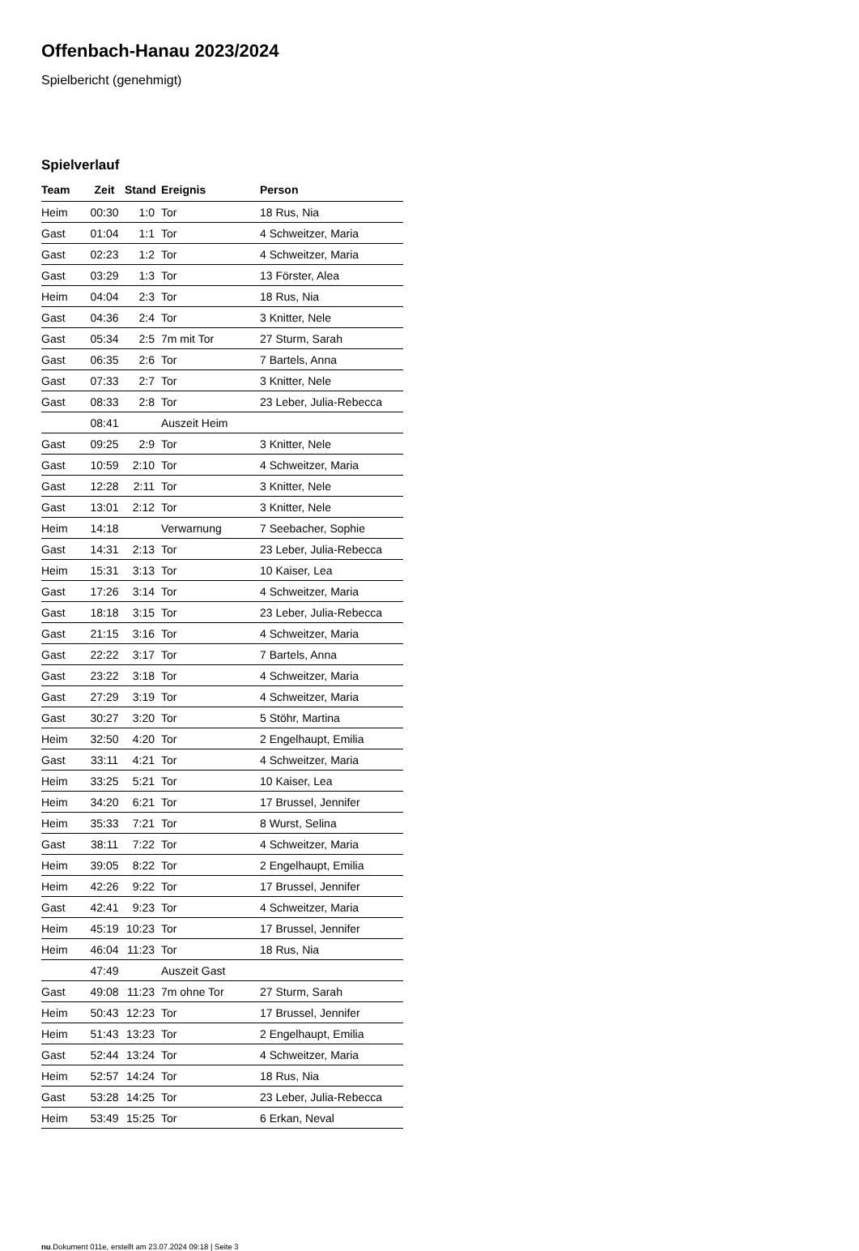Offenbach-Hanau 2023/2024
Spielbericht (genehmigt)
Spielverlauf
| Team | Zeit | Stand | Ereignis | Person |
| --- | --- | --- | --- | --- |
| Heim | 00:30 | 1:0 | Tor | 18 Rus, Nia |
| Gast | 01:04 | 1:1 | Tor | 4 Schweitzer, Maria |
| Gast | 02:23 | 1:2 | Tor | 4 Schweitzer, Maria |
| Gast | 03:29 | 1:3 | Tor | 13 Förster, Alea |
| Heim | 04:04 | 2:3 | Tor | 18 Rus, Nia |
| Gast | 04:36 | 2:4 | Tor | 3 Knitter, Nele |
| Gast | 05:34 | 2:5 | 7m mit Tor | 27 Sturm, Sarah |
| Gast | 06:35 | 2:6 | Tor | 7 Bartels, Anna |
| Gast | 07:33 | 2:7 | Tor | 3 Knitter, Nele |
| Gast | 08:33 | 2:8 | Tor | 23 Leber, Julia-Rebecca |
| | 08:41 | | Auszeit Heim | |
| Gast | 09:25 | 2:9 | Tor | 3 Knitter, Nele |
| Gast | 10:59 | 2:10 | Tor | 4 Schweitzer, Maria |
| Gast | 12:28 | 2:11 | Tor | 3 Knitter, Nele |
| Gast | 13:01 | 2:12 | Tor | 3 Knitter, Nele |
| Heim | 14:18 | | Verwarnung | 7 Seebacher, Sophie |
| Gast | 14:31 | 2:13 | Tor | 23 Leber, Julia-Rebecca |
| Heim | 15:31 | 3:13 | Tor | 10 Kaiser, Lea |
| Gast | 17:26 | 3:14 | Tor | 4 Schweitzer, Maria |
| Gast | 18:18 | 3:15 | Tor | 23 Leber, Julia-Rebecca |
| Gast | 21:15 | 3:16 | Tor | 4 Schweitzer, Maria |
| Gast | 22:22 | 3:17 | Tor | 7 Bartels, Anna |
| Gast | 23:22 | 3:18 | Tor | 4 Schweitzer, Maria |
| Gast | 27:29 | 3:19 | Tor | 4 Schweitzer, Maria |
| Gast | 30:27 | 3:20 | Tor | 5 Stöhr, Martina |
| Heim | 32:50 | 4:20 | Tor | 2 Engelhaupt, Emilia |
| Gast | 33:11 | 4:21 | Tor | 4 Schweitzer, Maria |
| Heim | 33:25 | 5:21 | Tor | 10 Kaiser, Lea |
| Heim | 34:20 | 6:21 | Tor | 17 Brussel, Jennifer |
| Heim | 35:33 | 7:21 | Tor | 8 Wurst, Selina |
| Gast | 38:11 | 7:22 | Tor | 4 Schweitzer, Maria |
| Heim | 39:05 | 8:22 | Tor | 2 Engelhaupt, Emilia |
| Heim | 42:26 | 9:22 | Tor | 17 Brussel, Jennifer |
| Gast | 42:41 | 9:23 | Tor | 4 Schweitzer, Maria |
| Heim | 45:19 | 10:23 | Tor | 17 Brussel, Jennifer |
| Heim | 46:04 | 11:23 | Tor | 18 Rus, Nia |
| | 47:49 | | Auszeit Gast | |
| Gast | 49:08 | 11:23 | 7m ohne Tor | 27 Sturm, Sarah |
| Heim | 50:43 | 12:23 | Tor | 17 Brussel, Jennifer |
| Heim | 51:43 | 13:23 | Tor | 2 Engelhaupt, Emilia |
| Gast | 52:44 | 13:24 | Tor | 4 Schweitzer, Maria |
| Heim | 52:57 | 14:24 | Tor | 18 Rus, Nia |
| Gast | 53:28 | 14:25 | Tor | 23 Leber, Julia-Rebecca |
| Heim | 53:49 | 15:25 | Tor | 6 Erkan, Neval |
nu.Dokument 011e, erstellt am 23.07.2024 09:18 | Seite 3